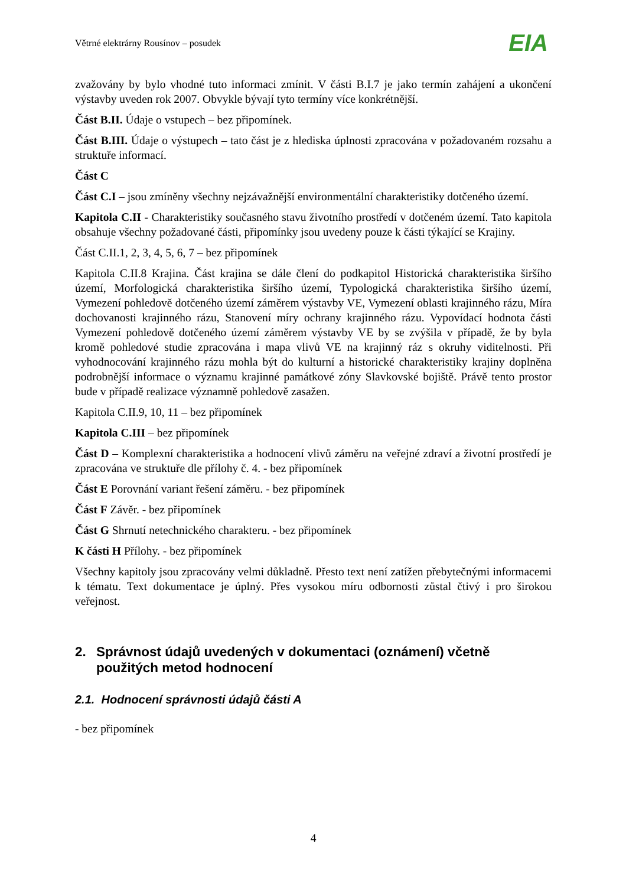Větrné elektrárny Rousínov – posudek
EIA
zvažovány by bylo vhodné tuto informaci zmínit. V části B.I.7 je jako termín zahájení a ukončení výstavby uveden rok 2007. Obvykle bývají tyto termíny více konkrétnější.
Část B.II. Údaje o vstupech – bez připomínek.
Část B.III. Údaje o výstupech – tato část je z hlediska úplnosti zpracována v požadovaném rozsahu a struktuře informací.
Část C
Část C.I – jsou zmíněny všechny nejzávažnější environmentální charakteristiky dotčeného území.
Kapitola C.II - Charakteristiky současného stavu životního prostředí v dotčeném území. Tato kapitola obsahuje všechny požadované části, připomínky jsou uvedeny pouze k části týkající se Krajiny.
Část C.II.1, 2, 3, 4, 5, 6, 7 – bez připomínek
Kapitola C.II.8 Krajina. Část krajina se dále člení do podkapitol Historická charakteristika širšího území, Morfologická charakteristika širšího území, Typologická charakteristika širšího území, Vymezení pohledově dotčeného území záměrem výstavby VE, Vymezení oblasti krajinného rázu, Míra dochovanosti krajinného rázu, Stanovení míry ochrany krajinného rázu. Vypovídací hodnota části Vymezení pohledově dotčeného území záměrem výstavby VE by se zvýšila v případě, že by byla kromě pohledové studie zpracována i mapa vlivů VE na krajinný ráz s okruhy viditelnosti. Při vyhodnocování krajinného rázu mohla být do kulturní a historické charakteristiky krajiny doplněna podrobnější informace o významu krajinné památkové zóny Slavkovské bojiště. Právě tento prostor bude v případě realizace významně pohledově zasažen.
Kapitola C.II.9, 10, 11 – bez připomínek
Kapitola C.III – bez připomínek
Část D – Komplexní charakteristika a hodnocení vlivů záměru na veřejné zdraví a životní prostředí je zpracována ve struktuře dle přílohy č. 4. - bez připomínek
Část E Porovnání variant řešení záměru. - bez připomínek
Část F Závěr. - bez připomínek
Část G Shrnutí netechnického charakteru. - bez připomínek
K části H Přílohy. - bez připomínek
Všechny kapitoly jsou zpracovány velmi důkladně. Přesto text není zatížen přebytečnými informacemi k tématu. Text dokumentace je úplný. Přes vysokou míru odbornosti zůstal čtivý i pro širokou veřejnost.
2. Správnost údajů uvedených v dokumentaci (oznámení) včetně použitých metod hodnocení
2.1. Hodnocení správnosti údajů části A
- bez připomínek
4